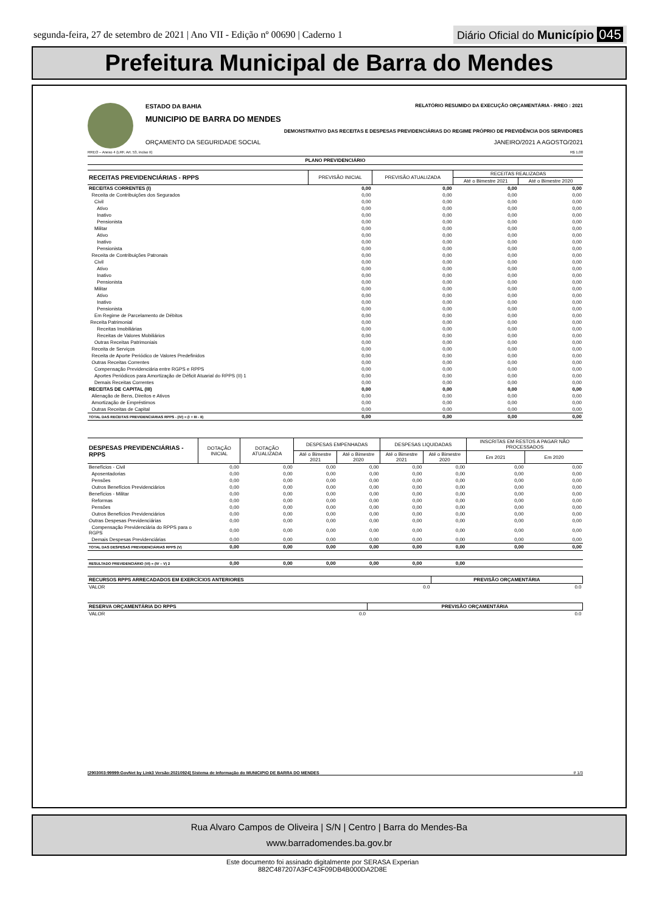segunda-feira, 27 de setembro de 2021 | Ano VII - Edição nº 00690 | Caderno 1
Diário Oficial do Município 045
Prefeitura Municipal de Barra do Mendes
ESTADO DA BAHIA RELATÓRIO RESUMIDO DA EXECUÇÃO ORÇAMENTÁRIA - RREO : 2021
MUNICIPIO DE BARRA DO MENDES
DEMONSTRATIVO DAS RECEITAS E DESPESAS PREVIDENCIÁRIAS DO REGIME PRÓPRIO DE PREVIDÊNCIA DOS SERVIDORES
ORÇAMENTO DA SEGURIDADE SOCIAL JANEIRO/2021 A AGOSTO/2021
RREO – Anexo 4 (LRF, Art. 53, inciso II) R$ 1,00
PLANO PREVIDENCIÁRIO
| RECEITAS PREVIDENCIÁRIAS - RPPS | PREVISÃO INICIAL | PREVISÃO ATUALIZADA | RECEITAS REALIZADAS | |
| --- | --- | --- | --- | --- |
| | | | Até o Bimestre 2021 | Até o Bimestre 2020 |
| RECEITAS CORRENTES (I) | 0,00 | 0,00 | 0,00 | 0,00 |
| Receita de Contribuições dos Segurados | 0,00 | 0,00 | 0,00 | 0,00 |
| Civil | 0,00 | 0,00 | 0,00 | 0,00 |
| Ativo | 0,00 | 0,00 | 0,00 | 0,00 |
| Inativo | 0,00 | 0,00 | 0,00 | 0,00 |
| Pensionista | 0,00 | 0,00 | 0,00 | 0,00 |
| Militar | 0,00 | 0,00 | 0,00 | 0,00 |
| Ativo | 0,00 | 0,00 | 0,00 | 0,00 |
| Inativo | 0,00 | 0,00 | 0,00 | 0,00 |
| Pensionista | 0,00 | 0,00 | 0,00 | 0,00 |
| Receita de Contribuições Patronais | 0,00 | 0,00 | 0,00 | 0,00 |
| Civil | 0,00 | 0,00 | 0,00 | 0,00 |
| Ativo | 0,00 | 0,00 | 0,00 | 0,00 |
| Inativo | 0,00 | 0,00 | 0,00 | 0,00 |
| Pensionista | 0,00 | 0,00 | 0,00 | 0,00 |
| Militar | 0,00 | 0,00 | 0,00 | 0,00 |
| Ativo | 0,00 | 0,00 | 0,00 | 0,00 |
| Inativo | 0,00 | 0,00 | 0,00 | 0,00 |
| Pensionista | 0,00 | 0,00 | 0,00 | 0,00 |
| Em Regime de Parcelamento de Débitos | 0,00 | 0,00 | 0,00 | 0,00 |
| Receita Patrimonial | 0,00 | 0,00 | 0,00 | 0,00 |
| Receitas Imobiliárias | 0,00 | 0,00 | 0,00 | 0,00 |
| Receitas de Valores Mobiliários | 0,00 | 0,00 | 0,00 | 0,00 |
| Outras Receitas Patrimoniais | 0,00 | 0,00 | 0,00 | 0,00 |
| Receita de Serviços | 0,00 | 0,00 | 0,00 | 0,00 |
| Receita de Aporte Periódico de Valores Predefinidos | 0,00 | 0,00 | 0,00 | 0,00 |
| Outras Receitas Correntes | 0,00 | 0,00 | 0,00 | 0,00 |
| Compensação Previdenciária entre RGPS e RPPS | 0,00 | 0,00 | 0,00 | 0,00 |
| Aportes Periódicos para Amortização de Déficit Atuarial do RPPS (II) 1 | 0,00 | 0,00 | 0,00 | 0,00 |
| Demais Receitas Correntes | 0,00 | 0,00 | 0,00 | 0,00 |
| RECEITAS DE CAPITAL (III) | 0,00 | 0,00 | 0,00 | 0,00 |
| Alienação de Bens, Direitos e Ativos | 0,00 | 0,00 | 0,00 | 0,00 |
| Amortização de Empréstimos | 0,00 | 0,00 | 0,00 | 0,00 |
| Outras Receitas de Capital | 0,00 | 0,00 | 0,00 | 0,00 |
| TOTAL DAS RECEITAS PREVIDENCIÁRIAS RPPS - (IV) = (I + III - II) | 0,00 | 0,00 | 0,00 | 0,00 |
| DESPESAS PREVIDENCIÁRIAS - RPPS | DOTAÇÃO INICIAL | DOTAÇÃO ATUALIZADA | DESPESAS EMPENHADAS | | DESPESAS LIQUIDADAS | | INSCRITAS EM RESTOS A PAGAR NÃO PROCESSADOS | |
| --- | --- | --- | --- | --- | --- | --- | --- | --- |
| | | | Até o Bimestre 2021 | Até o Bimestre 2020 | Até o Bimestre 2021 | Até o Bimestre 2020 | Em 2021 | Em 2020 |
| Benefícios - Civil | 0,00 | 0,00 | 0,00 | 0,00 | 0,00 | 0,00 | 0,00 | 0,00 |
| Aposentadorias | 0,00 | 0,00 | 0,00 | 0,00 | 0,00 | 0,00 | 0,00 | 0,00 |
| Pensões | 0,00 | 0,00 | 0,00 | 0,00 | 0,00 | 0,00 | 0,00 | 0,00 |
| Outros Benefícios Previdenciários | 0,00 | 0,00 | 0,00 | 0,00 | 0,00 | 0,00 | 0,00 | 0,00 |
| Benefícios - Militar | 0,00 | 0,00 | 0,00 | 0,00 | 0,00 | 0,00 | 0,00 | 0,00 |
| Reformas | 0,00 | 0,00 | 0,00 | 0,00 | 0,00 | 0,00 | 0,00 | 0,00 |
| Pensões | 0,00 | 0,00 | 0,00 | 0,00 | 0,00 | 0,00 | 0,00 | 0,00 |
| Outros Benefícios Previdenciários | 0,00 | 0,00 | 0,00 | 0,00 | 0,00 | 0,00 | 0,00 | 0,00 |
| Outras Despesas Previdenciárias | 0,00 | 0,00 | 0,00 | 0,00 | 0,00 | 0,00 | 0,00 | 0,00 |
| Compensação Previdenciária do RPPS para o RGPS | 0,00 | 0,00 | 0,00 | 0,00 | 0,00 | 0,00 | 0,00 | 0,00 |
| Demais Despesas Previdenciárias | 0,00 | 0,00 | 0,00 | 0,00 | 0,00 | 0,00 | 0,00 | 0,00 |
| TOTAL DAS DESPESAS PREVIDENCIÁRIAS RPPS (V) | 0,00 | 0,00 | 0,00 | 0,00 | 0,00 | 0,00 | 0,00 | 0,00 |
| RESULTADO PREVIDENCIÁRIO (VI) = (IV – V) 2 | 0,00 | 0,00 | 0,00 | 0,00 | 0,00 | 0,00 | | |
| RECURSOS RPPS ARRECADADOS EM EXERCÍCIOS ANTERIORES | PREVISÃO ORÇAMENTÁRIA |
| --- | --- |
| VALOR 0.0 | 0.0 |
| RESERVA ORÇAMENTÁRIA DO RPPS | PREVISÃO ORÇAMENTÁRIA |
| --- | --- |
| VALOR 0.0 | 0.0 |
[2903003:99999:GovNet by Link3 Versão:20210924] Sistema de Informação do MUNICIPIO DE BARRA DO MENDES # 1/3
Rua Alvaro Campos de Oliveira | S/N | Centro | Barra do Mendes-Ba
www.barradomendes.ba.gov.br
Este documento foi assinado digitalmente por SERASA Experian
882C487207A3FC43F09DB4B000DA2D8E